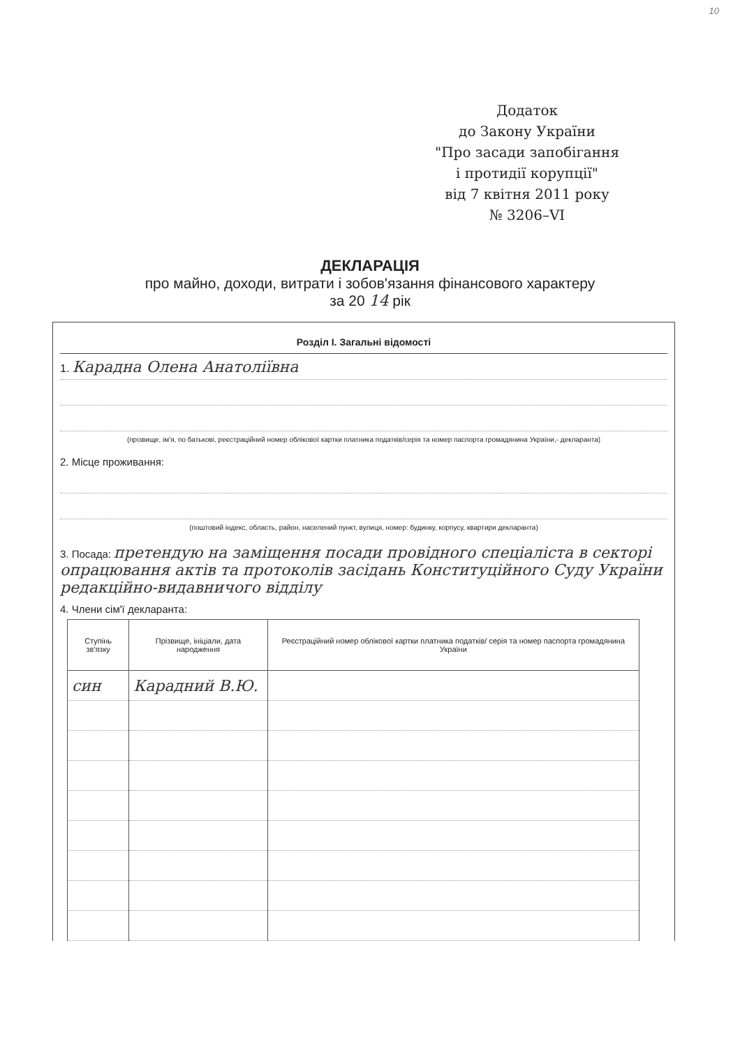10
Додаток
до Закону України
"Про засади запобігання
і протидії корупції"
від 7 квітня 2011 року
№ 3206–VI
ДЕКЛАРАЦІЯ
про майно, доходи, витрати і зобов'язання фінансового характеру
за 20 14 рік
Розділ І. Загальні відомості
1. Карадна Олена Анатоліївна
(прізвище, ім'я, по батькові, реєстраційний номер облікової картки платника податків/серія та номер паспорта громадянина України,- декларанта)
2. Місце проживання:
(поштовий індекс, область, район, населений пункт, вулиця, номер: будинку, корпусу, квартири декларанта)
3. Посада: претендую на заміщення посади провідного спеціаліста в секторі опрацювання актів та протоколів засідань Конституційного Суду України редакційно-видавничого відділу
4. Члени сім'ї декларанта:
| Ступінь зв'язку | Прізвище, ініціали, дата народження | Реєстраційний номер облікової картки платника податків/ серія та номер паспорта громадянина України |
| --- | --- | --- |
| син | Карадний В.Ю. | |